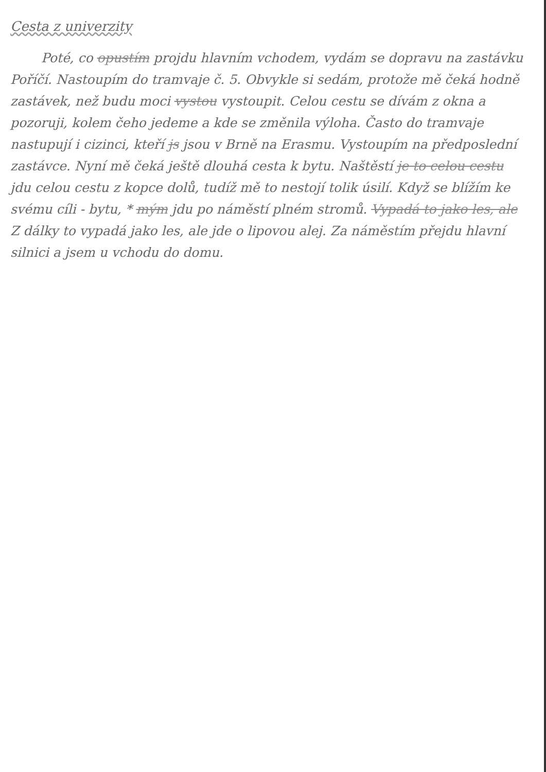Cesta z univerzity
Poté, co opustím projdu hlavním vchodem, vydám se dopravu na zastávku Poříčí. Nastoupím do tramvaje č. 5. Obvykle si sedám, protože mě čeká hodně zastávek, než budu moci vystou vystoupit. Celou cestu se dívám z okna a pozoruji, kolem čeho jedeme a kde se změnila výloha. Často do tramvaje nastupují i cizinci, kteří js jsou v Brně na Erasmu. Vystoupím na předposlední zastávce. Nyní mě čeká ještě dlouhá cesta k bytu. Naštěstí je to celou cestu jdu celou cestu z kopce dolů, tudíž mě to nestojí tolik úsilí. Když se blížím ke svému cíli - bytu, * mým jdu po náměstí plném stromů. Vypadá to jako les, ale Z dálky to vypadá jako les, ale jde o lipovou alej. Za náměstím přejdu hlavní silnici a jsem u vchodu do domu.